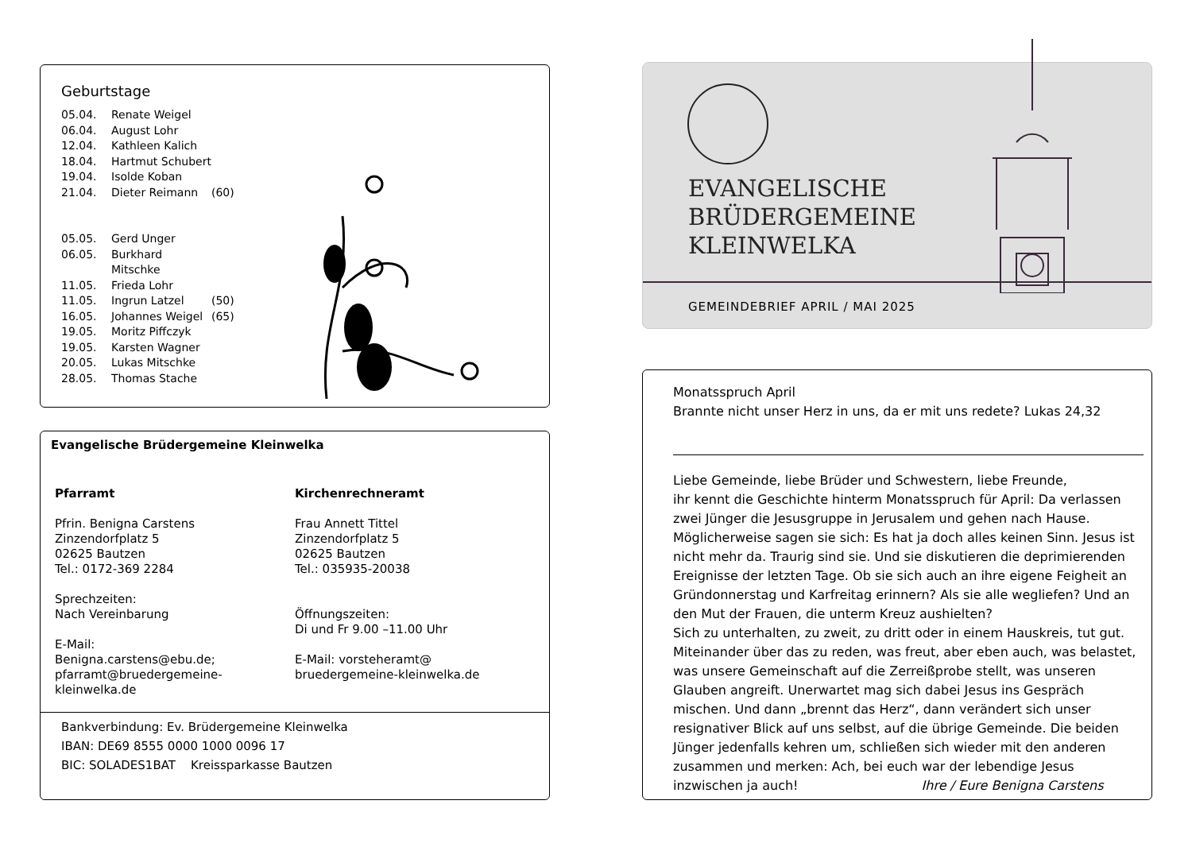Geburtstage
05.04. Renate Weigel
06.04. August Lohr
12.04. Kathleen Kalich
18.04. Hartmut Schubert
19.04. Isolde Koban
21.04. Dieter Reimann (60)
05.05. Gerd Unger
06.05. Burkhard Mitschke
11.05. Frieda Lohr
11.05. Ingrun Latzel (50)
16.05. Johannes Weigel (65)
19.05. Moritz Piffczyk
19.05. Karsten Wagner
20.05. Lukas Mitschke
28.05. Thomas Stache
Evangelische Brüdergemeine Kleinwelka
Pfarramt
Pfrin. Benigna Carstens
Zinzendorfplatz 5
02625 Bautzen
Tel.: 0172-369 2284
Sprechzeiten:
Nach Vereinbarung
E-Mail:
Benigna.carstens@ebu.de;
pfarramt@bruedergemeine-
kleinwelka.de
Kirchenrechneramt
Frau Annett Tittel
Zinzendorfplatz 5
02625 Bautzen
Tel.: 035935-20038
Öffnungszeiten:
Di und Fr 9.00 –11.00 Uhr
E-Mail: vorsteheramt@
bruedergemeine-kleinwelka.de
Bankverbindung: Ev. Brüdergemeine Kleinwelka
IBAN: DE69 8555 0000 1000 0096 17
BIC: SOLADES1BAT Kreissparkasse Bautzen
EVANGELISCHE
BRÜDERGEMEINE
KLEINWELKA
GEMEINDEBRIEF APRIL / MAI 2025
Monatsspruch April
Brannte nicht unser Herz in uns, da er mit uns redete? Lukas 24,32
Liebe Gemeinde, liebe Brüder und Schwestern, liebe Freunde,
ihr kennt die Geschichte hinterm Monatsspruch für April: Da verlassen zwei Jünger die Jesusgruppe in Jerusalem und gehen nach Hause. Möglicherweise sagen sie sich: Es hat ja doch alles keinen Sinn. Jesus ist nicht mehr da. Traurig sind sie. Und sie diskutieren die deprimierenden Ereignisse der letzten Tage. Ob sie sich auch an ihre eigene Feigheit an Gründonnerstag und Karfreitag erinnern? Als sie alle wegliefen? Und an den Mut der Frauen, die unterm Kreuz aushielten?
Sich zu unterhalten, zu zweit, zu dritt oder in einem Hauskreis, tut gut. Miteinander über das zu reden, was freut, aber eben auch, was belastet, was unsere Gemeinschaft auf die Zerreißprobe stellt, was unseren Glauben angreift. Unerwartet mag sich dabei Jesus ins Gespräch mischen. Und dann „brennt das Herz“, dann verändert sich unser resignativer Blick auf uns selbst, auf die übrige Gemeinde. Die beiden Jünger jedenfalls kehren um, schließen sich wieder mit den anderen zusammen und merken: Ach, bei euch war der lebendige Jesus inzwischen ja auch! Ihre / Eure Benigna Carstens